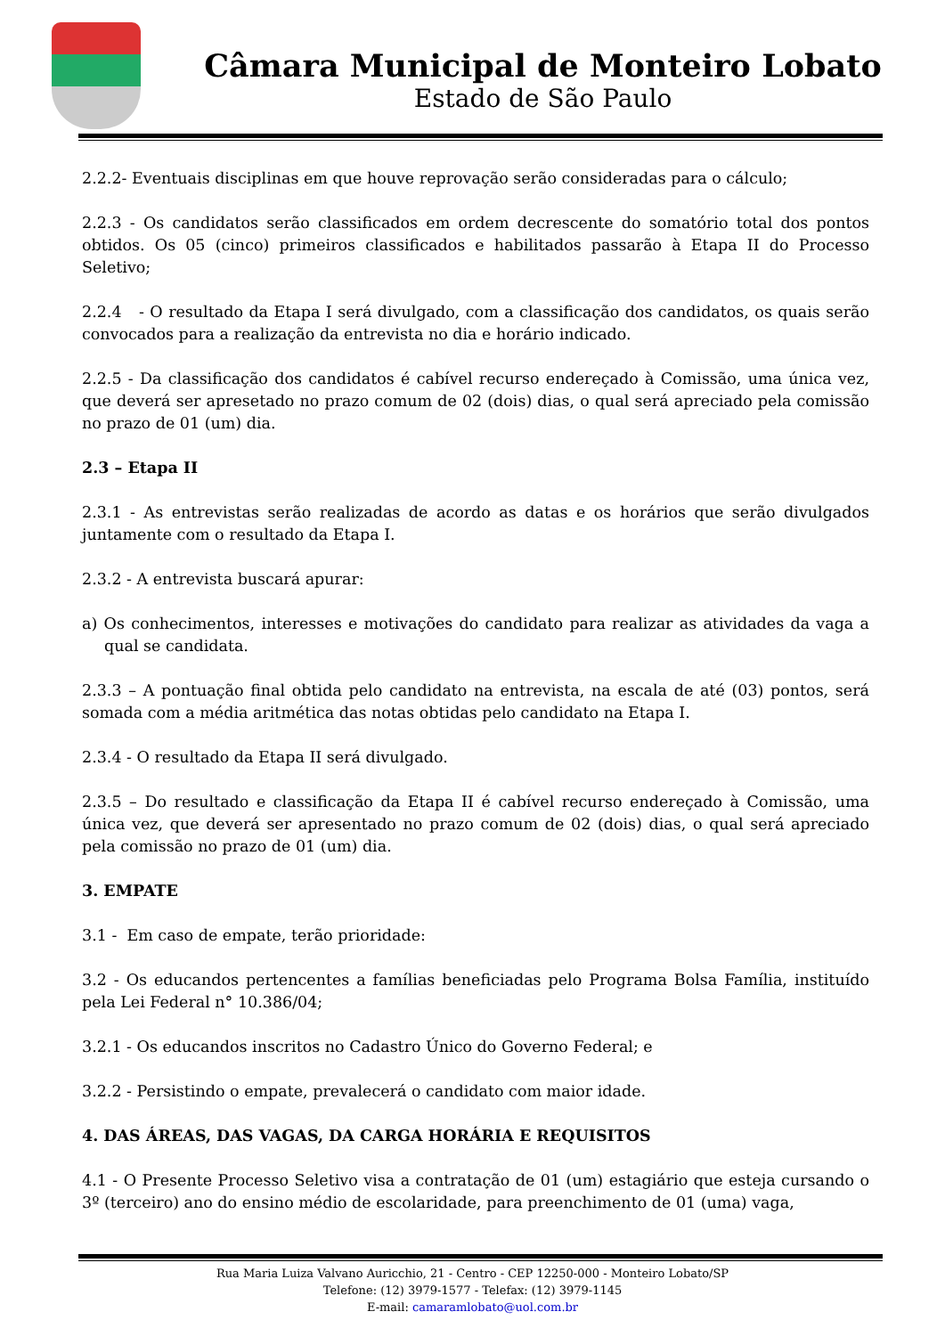Câmara Municipal de Monteiro Lobato
Estado de São Paulo
2.2.2- Eventuais disciplinas em que houve reprovação serão consideradas para o cálculo;
2.2.3 - Os candidatos serão classificados em ordem decrescente do somatório total dos pontos obtidos. Os 05 (cinco) primeiros classificados e habilitados passarão à Etapa II do Processo Seletivo;
2.2.4 - O resultado da Etapa I será divulgado, com a classificação dos candidatos, os quais serão convocados para a realização da entrevista no dia e horário indicado.
2.2.5 - Da classificação dos candidatos é cabível recurso endereçado à Comissão, uma única vez, que deverá ser apresetado no prazo comum de 02 (dois) dias, o qual será apreciado pela comissão no prazo de 01 (um) dia.
2.3 – Etapa II
2.3.1 - As entrevistas serão realizadas de acordo as datas e os horários que serão divulgados juntamente com o resultado da Etapa I.
2.3.2 - A entrevista buscará apurar:
a) Os conhecimentos, interesses e motivações do candidato para realizar as atividades da vaga a qual se candidata.
2.3.3 – A pontuação final obtida pelo candidato na entrevista, na escala de até (03) pontos, será somada com a média aritmética das notas obtidas pelo candidato na Etapa I.
2.3.4 - O resultado da Etapa II será divulgado.
2.3.5 – Do resultado e classificação da Etapa II é cabível recurso endereçado à Comissão, uma única vez, que deverá ser apresentado no prazo comum de 02 (dois) dias, o qual será apreciado pela comissão no prazo de 01 (um) dia.
3. EMPATE
3.1 - Em caso de empate, terão prioridade:
3.2 - Os educandos pertencentes a famílias beneficiadas pelo Programa Bolsa Família, instituído pela Lei Federal n° 10.386/04;
3.2.1 - Os educandos inscritos no Cadastro Único do Governo Federal; e
3.2.2 - Persistindo o empate, prevalecerá o candidato com maior idade.
4. DAS ÁREAS, DAS VAGAS, DA CARGA HORÁRIA E REQUISITOS
4.1 - O Presente Processo Seletivo visa a contratação de 01 (um) estagiário que esteja cursando o 3º (terceiro) ano do ensino médio de escolaridade, para preenchimento de 01 (uma) vaga,
Rua Maria Luiza Valvano Auricchio, 21 - Centro - CEP 12250-000 - Monteiro Lobato/SP
Telefone: (12) 3979-1577 - Telefax: (12) 3979-1145
E-mail: camaramlobato@uol.com.br